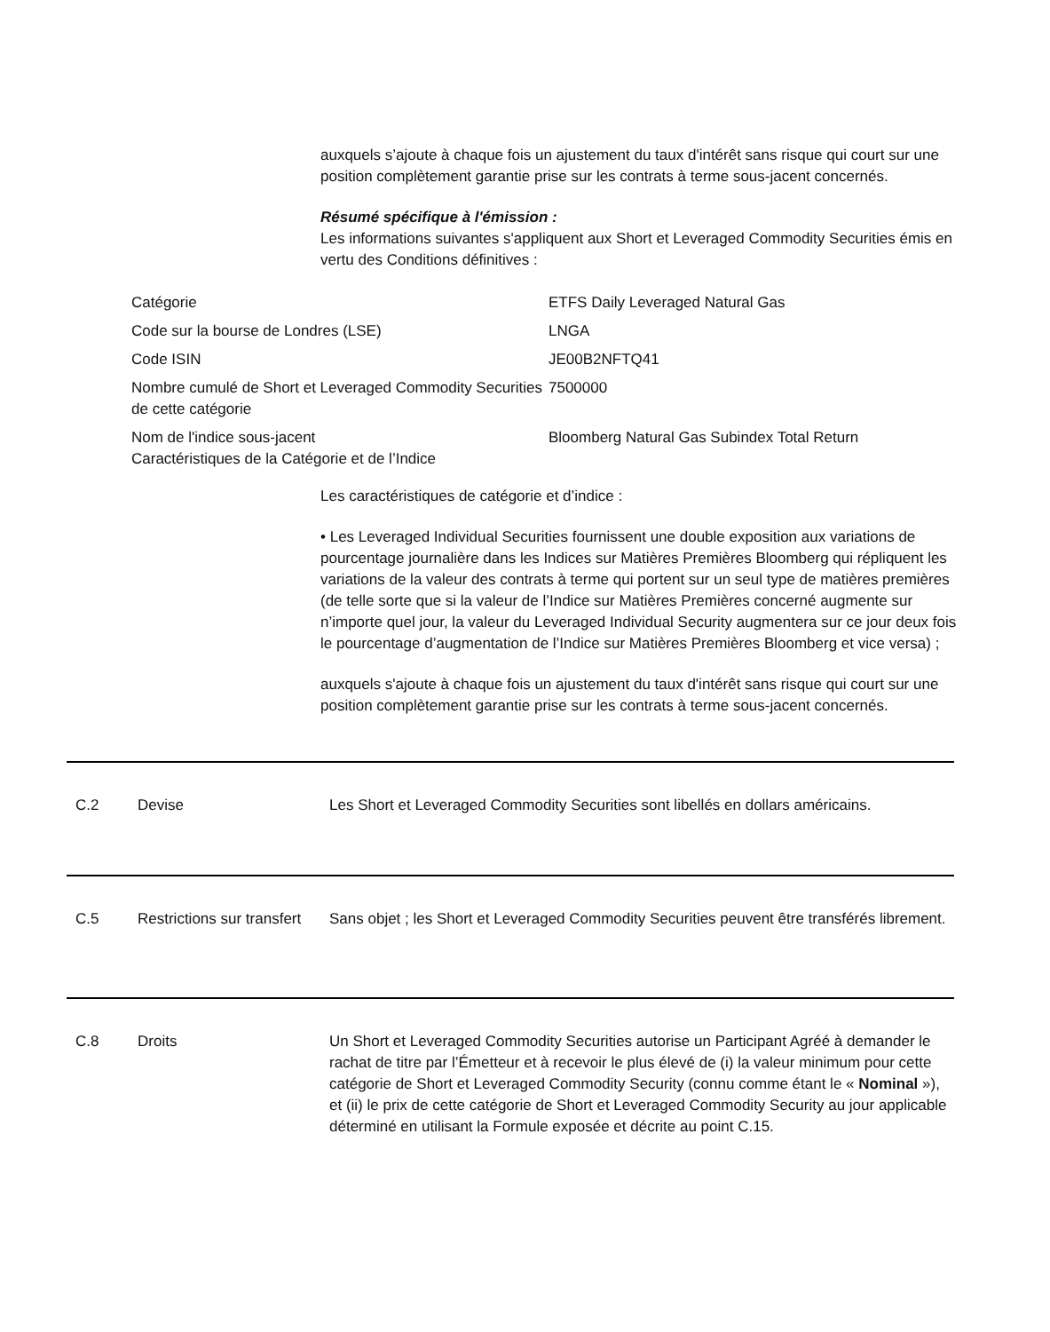auxquels s’ajoute à chaque fois un ajustement du taux d'intérêt sans risque qui court sur une position complètement garantie prise sur les contrats à terme sous-jacent concernés.
Résumé spécifique à l'émission :
Les informations suivantes s'appliquent aux Short et Leveraged Commodity Securities émis en vertu des Conditions définitives :
| Catégorie | ETFS Daily Leveraged Natural Gas |
| Code sur la bourse de Londres (LSE) | LNGA |
| Code ISIN | JE00B2NFTQ41 |
| Nombre cumulé de Short et Leveraged Commodity Securities de cette catégorie | 7500000 |
| Nom de l'indice sous-jacent Caractéristiques de la Catégorie et de l’Indice | Bloomberg Natural Gas Subindex Total Return |
Les caractéristiques de catégorie et d’indice :
• Les Leveraged Individual Securities fournissent une double exposition aux variations de pourcentage journalière dans les Indices sur Matières Premières Bloomberg qui répliquent les variations de la valeur des contrats à terme qui portent sur un seul type de matières premières (de telle sorte que si la valeur de l’Indice sur Matières Premières concerné augmente sur n’importe quel jour, la valeur du Leveraged Individual Security augmentera sur ce jour deux fois le pourcentage d’augmentation de l’Indice sur Matières Premières Bloomberg et vice versa) ;
auxquels s'ajoute à chaque fois un ajustement du taux d'intérêt sans risque qui court sur une position complètement garantie prise sur les contrats à terme sous-jacent concernés.
C.2 Devise Les Short et Leveraged Commodity Securities sont libellés en dollars américains.
C.5 Restrictions sur transfert
Sans objet ; les Short et Leveraged Commodity Securities peuvent être transférés librement.
C.8 Droits Un Short et Leveraged Commodity Securities autorise un Participant Agréé à demander le rachat de titre par l’Émetteur et à recevoir le plus élevé de (i) la valeur minimum pour cette catégorie de Short et Leveraged Commodity Security (connu comme étant le « Nominal »), et (ii) le prix de cette catégorie de Short et Leveraged Commodity Security au jour applicable déterminé en utilisant la Formule exposée et décrite au point C.15.